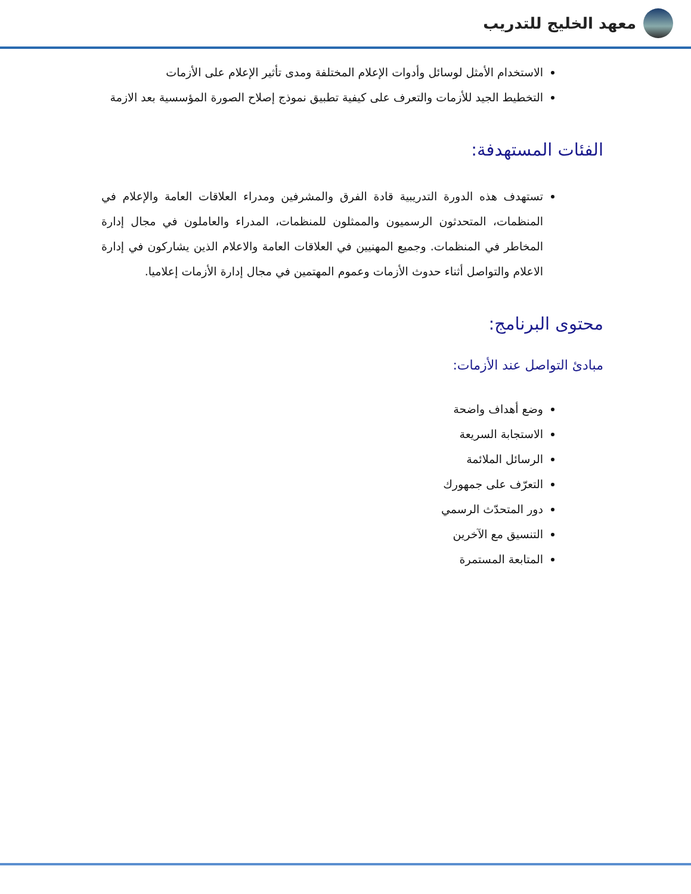معهد الخليج للتدريب
الاستخدام الأمثل لوسائل وأدوات الإعلام المختلفة ومدى تأثير الإعلام على الأزمات
التخطيط الجيد للأزمات والتعرف على كيفية تطبيق نموذج إصلاح الصورة المؤسسية بعد الازمة
الفئات المستهدفة:
تستهدف هذه الدورة التدريبية قادة الفرق والمشرفين ومدراء العلاقات العامة والإعلام في المنظمات، المتحدثون الرسميون والممثلون للمنظمات، المدراء والعاملون في مجال إدارة المخاطر في المنظمات. وجميع المهنيين في العلاقات العامة والاعلام الذين يشاركون في إدارة الاعلام والتواصل أثناء حدوث الأزمات وعموم المهتمين في مجال إدارة الأزمات إعلاميا.
محتوى البرنامج:
مبادئ التواصل عند الأزمات:
وضع أهداف واضحة
الاستجابة السريعة
الرسائل الملائمة
التعرّف على جمهورك
دور المتحدّث الرسمي
التنسيق مع الآخرين
المتابعة المستمرة